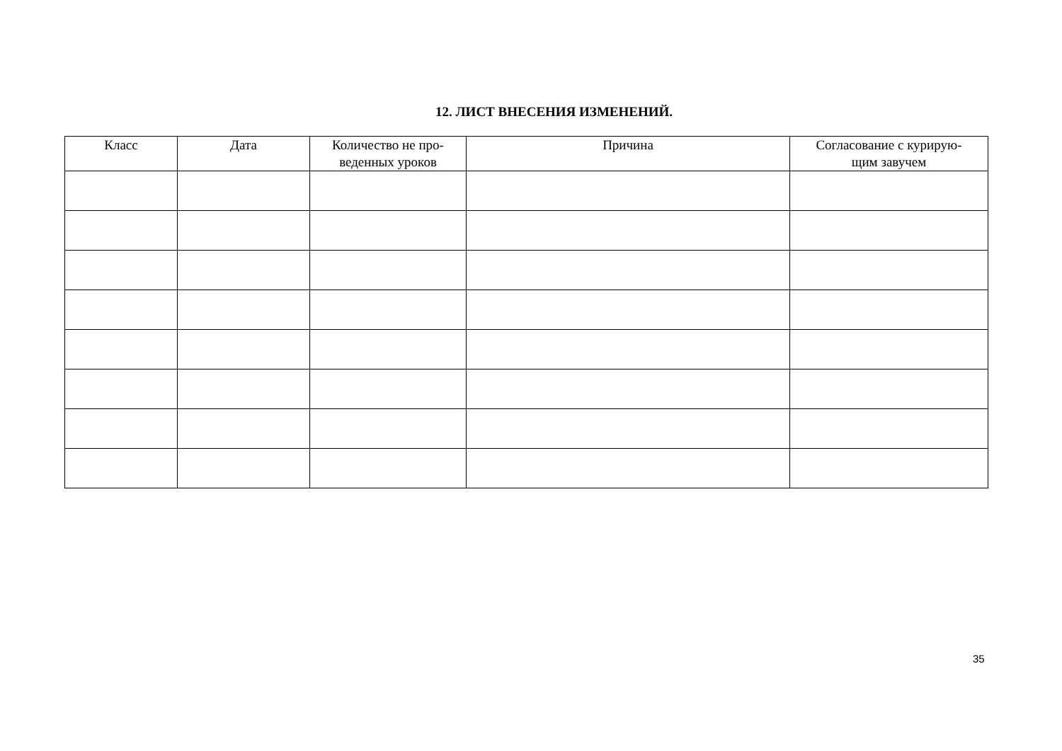12. ЛИСТ ВНЕСЕНИЯ ИЗМЕНЕНИЙ.
| Класс | Дата | Количество не про- веденных уроков | Причина | Согласование с курирую- щим завучем |
| --- | --- | --- | --- | --- |
35